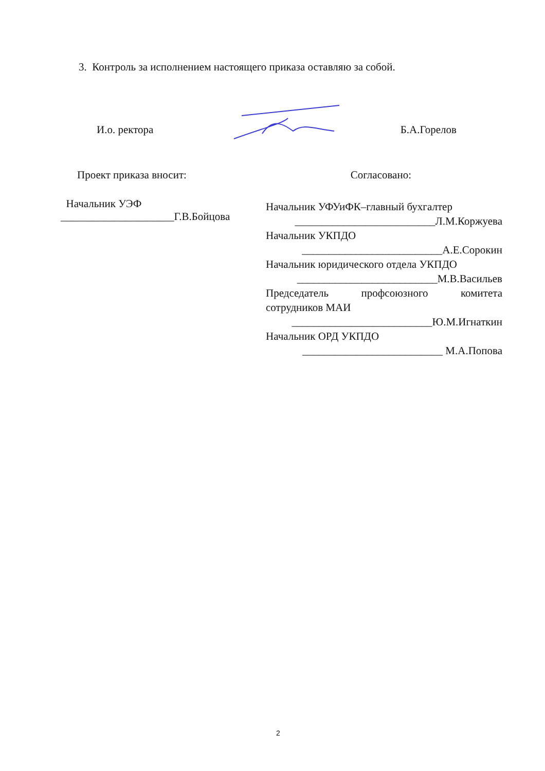3. Контроль за исполнением настоящего приказа оставляю за собой.
И.о. ректора Б.А.Горелов
Проект приказа вносит: Согласовано:
Начальник УЭФ
_____________________Г.В.Бойцова
Начальник УФУиФК–главный бухгалтер
__________________________Л.М.Коржуева
Начальник УКПДО
__________________________А.Е.Сорокин
Начальник юридического отдела УКПДО
__________________________М.В.Васильев
Председатель профсоюзного комитета
сотрудников МАИ
__________________________Ю.М.Игнаткин
Начальник ОРД УКПДО
__________________________ М.А.Попова
2